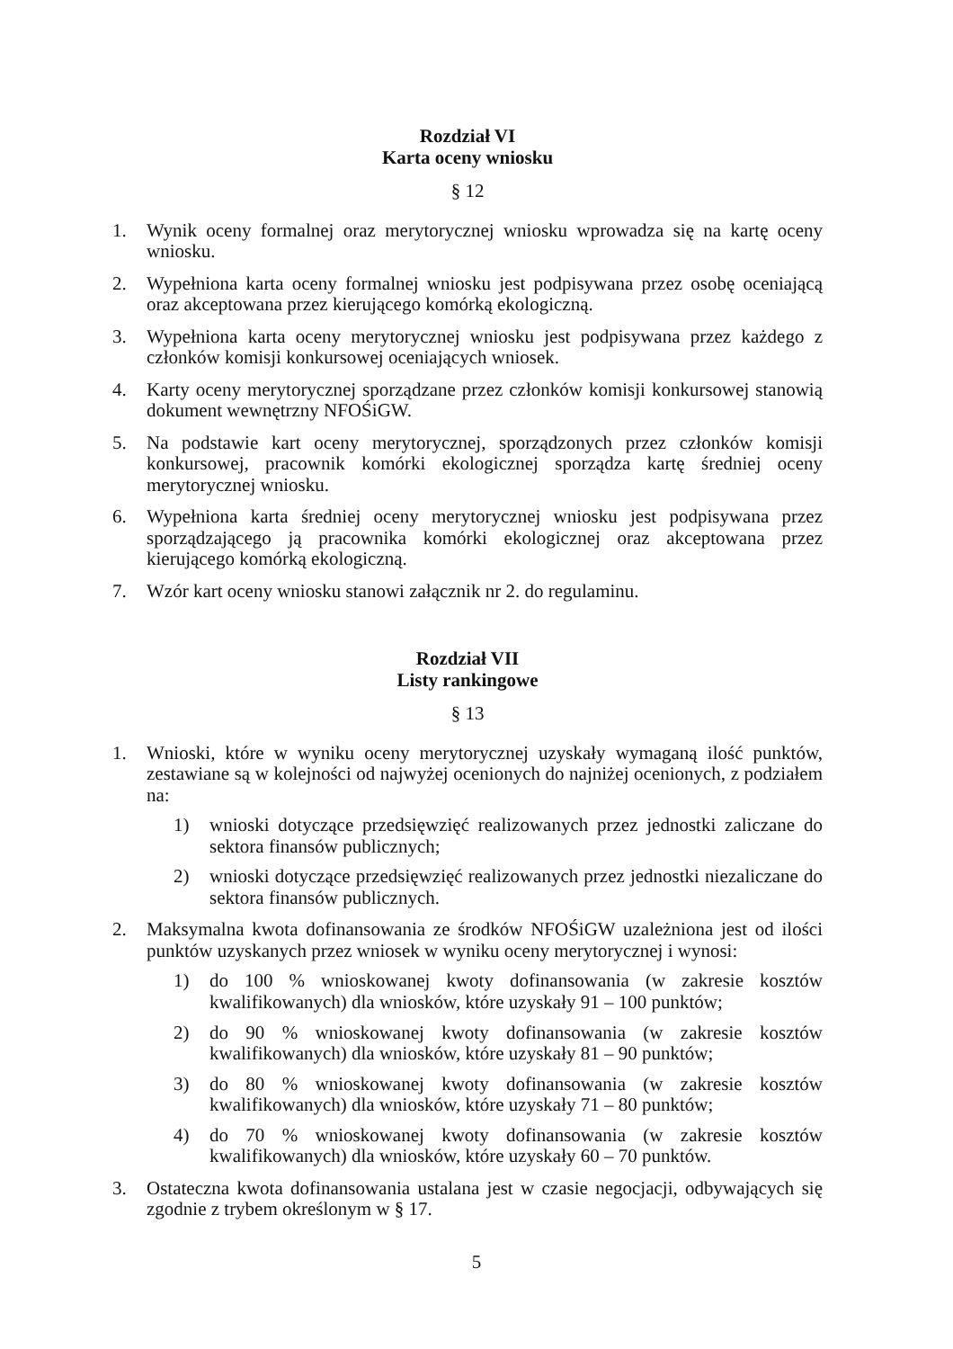Rozdział VI
Karta oceny wniosku
§ 12
1. Wynik oceny formalnej oraz merytorycznej wniosku wprowadza się na kartę oceny wniosku.
2. Wypełniona karta oceny formalnej wniosku jest podpisywana przez osobę oceniającą oraz akceptowana przez kierującego komórką ekologiczną.
3. Wypełniona karta oceny merytorycznej wniosku jest podpisywana przez każdego z członków komisji konkursowej oceniających wniosek.
4. Karty oceny merytorycznej sporządzane przez członków komisji konkursowej stanowią dokument wewnętrzny NFOŚiGW.
5. Na podstawie kart oceny merytorycznej, sporządzonych przez członków komisji konkursowej, pracownik komórki ekologicznej sporządza kartę średniej oceny merytorycznej wniosku.
6. Wypełniona karta średniej oceny merytorycznej wniosku jest podpisywana przez sporządzającego ją pracownika komórki ekologicznej oraz akceptowana przez kierującego komórką ekologiczną.
7. Wzór kart oceny wniosku stanowi załącznik nr 2. do regulaminu.
Rozdział VII
Listy rankingowe
§ 13
1. Wnioski, które w wyniku oceny merytorycznej uzyskały wymaganą ilość punktów, zestawiane są w kolejności od najwyżej ocenionych do najniżej ocenionych, z podziałem na:
1) wnioski dotyczące przedsięwzięć realizowanych przez jednostki zaliczane do sektora finansów publicznych;
2) wnioski dotyczące przedsięwzięć realizowanych przez jednostki niezaliczane do sektora finansów publicznych.
2. Maksymalna kwota dofinansowania ze środków NFOŚiGW uzależniona jest od ilości punktów uzyskanych przez wniosek w wyniku oceny merytorycznej i wynosi:
1) do 100 % wnioskowanej kwoty dofinansowania (w zakresie kosztów kwalifikowanych) dla wniosków, które uzyskały 91 – 100 punktów;
2) do 90 % wnioskowanej kwoty dofinansowania (w zakresie kosztów kwalifikowanych) dla wniosków, które uzyskały 81 – 90 punktów;
3) do 80 % wnioskowanej kwoty dofinansowania (w zakresie kosztów kwalifikowanych) dla wniosków, które uzyskały 71 – 80 punktów;
4) do 70 % wnioskowanej kwoty dofinansowania (w zakresie kosztów kwalifikowanych) dla wniosków, które uzyskały 60 – 70 punktów.
3. Ostateczna kwota dofinansowania ustalana jest w czasie negocjacji, odbywających się zgodnie z trybem określonym w § 17.
5